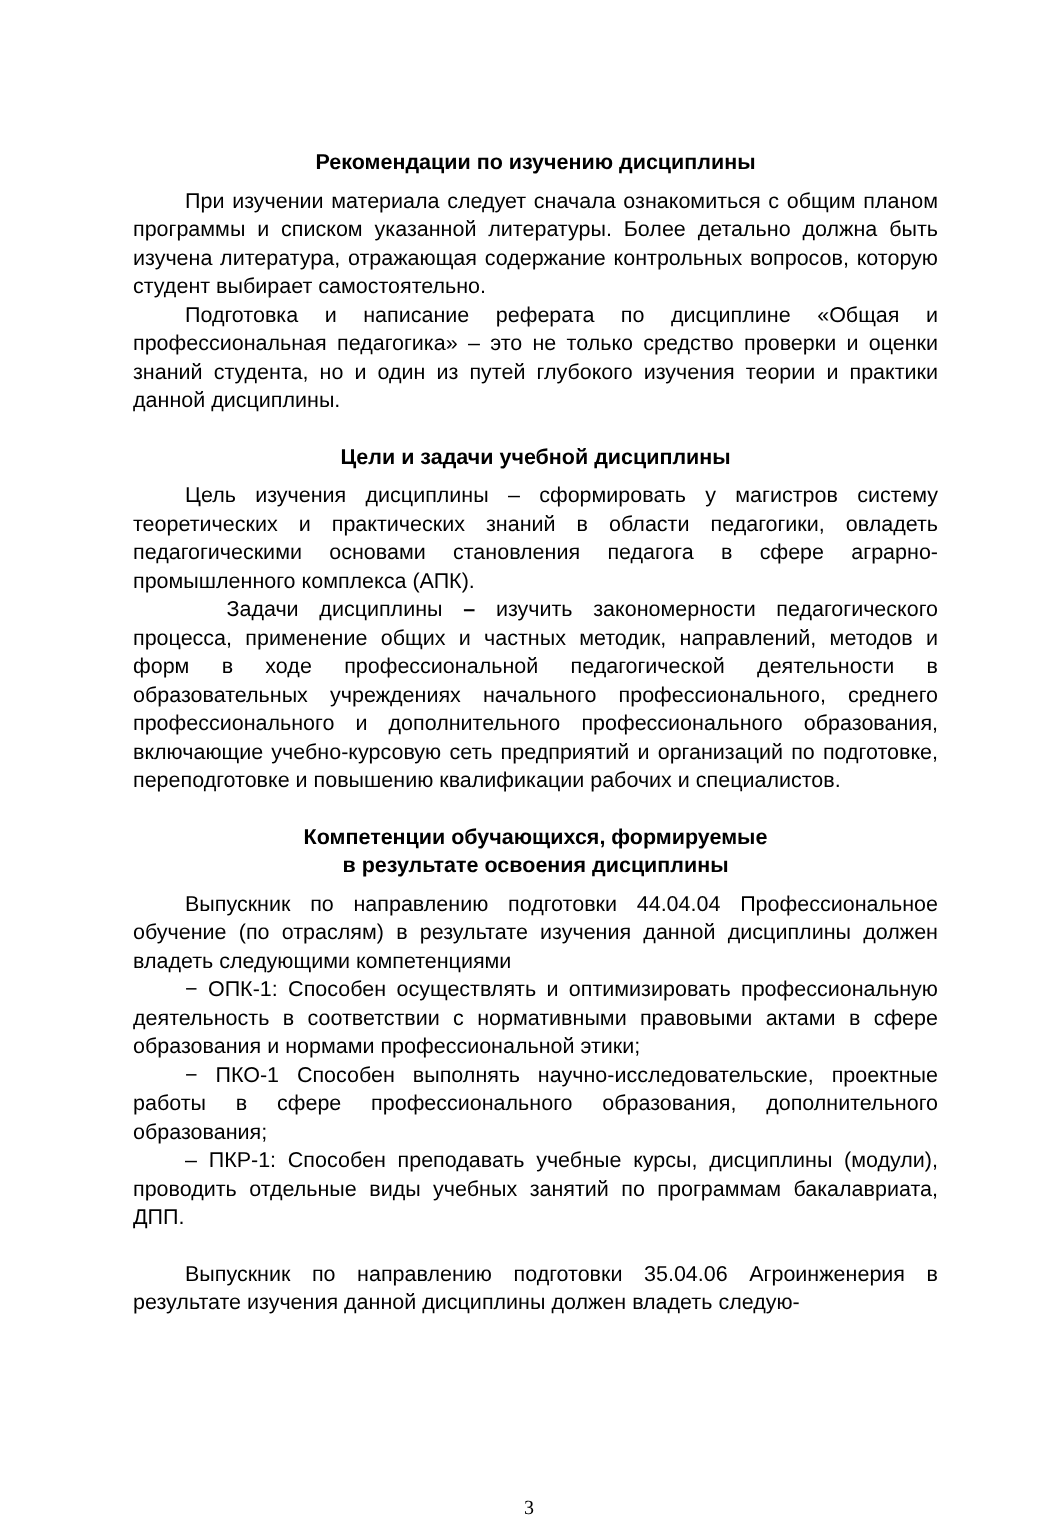Рекомендации по изучению дисциплины
При изучении материала следует сначала ознакомиться с общим планом программы и списком указанной литературы. Более детально должна быть изучена литература, отражающая содержание контрольных вопросов, которую студент выбирает самостоятельно.
Подготовка и написание реферата по дисциплине «Общая и профессиональная педагогика» – это не только средство проверки и оценки знаний студента, но и один из путей глубокого изучения теории и практики данной дисциплины.
Цели и задачи учебной дисциплины
Цель изучения дисциплины – сформировать у магистров систему теоретических и практических знаний в области педагогики, овладеть педагогическими основами становления педагога в сфере аграрно-промышленного комплекса (АПК).
Задачи дисциплины – изучить закономерности педагогического процесса, применение общих и частных методик, направлений, методов и форм в ходе профессиональной педагогической деятельности в образовательных учреждениях начального профессионального, среднего профессионального и дополнительного профессионального образования, включающие учебно-курсовую сеть предприятий и организаций по подготовке, переподготовке и повышению квалификации рабочих и специалистов.
Компетенции обучающихся, формируемые
в результате освоения дисциплины
Выпускник по направлению подготовки 44.04.04 Профессиональное обучение (по отраслям) в результате изучения данной дисциплины должен владеть следующими компетенциями
− ОПК-1: Способен осуществлять и оптимизировать профессиональную деятельность в соответствии с нормативными правовыми актами в сфере образования и нормами профессиональной этики;
− ПКО-1 Способен выполнять научно-исследовательские, проектные работы в сфере профессионального образования, дополнительного образования;
– ПКР-1: Способен преподавать учебные курсы, дисциплины (модули), проводить отдельные виды учебных занятий по программам бакалавриата, ДПП.
Выпускник по направлению подготовки 35.04.06 Агроинженерия в результате изучения данной дисциплины должен владеть следую-
3